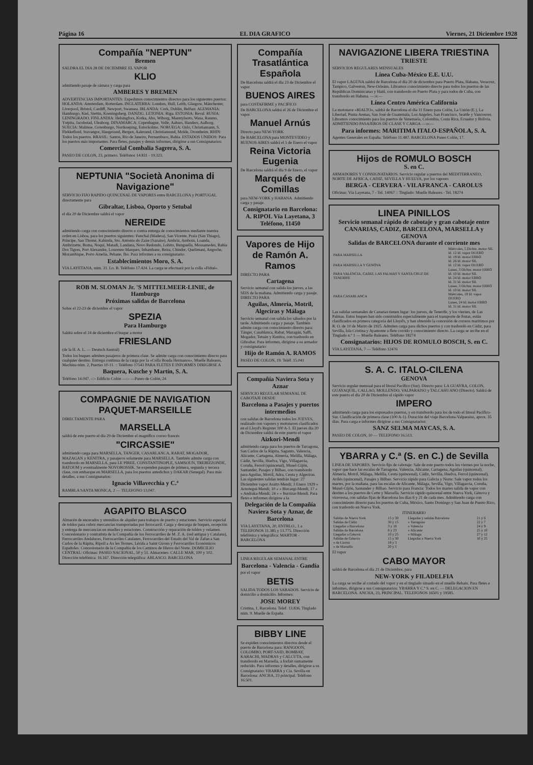Página 16 EL DIA GRAFICO Viernes, 21 Diciembre 1928
Compañía "NEPTUN"
Bremen
SALDRA EL DIA 28 DE DICIEMBRE EL VAPOR
KLIO
admitiendo pasaje de cámara y carga para
AMBERES Y BREMEN
ADVERTENCIAS IMPORTANTES: Expedimos conocimientos directos para los siguientes puertos: HOLANDA: Amsterdam, Rotterdam. INGLATERRA: Londres, Hull, Leith, Glasgow, Mánchester, Liverpool, Bristol, Cardiff, Newport, Swansea. IRLANDA: Cork, Dublin, Belfast. ALEMANIA: Hamburgo, Kiel, Stettin, Koeningsberg. DANZIG. LETONIA: Riga. ESTONIA: Reval. RUSIA: LENINGRADO. FINLANDIA: Helsingfors, Kotka, Abo, Wiborg, Maentyluoto, Wasa, Raumo, Ystpita, Jacobstad, Uleaborg. DINAMARCA: Copenhague, Velle, Aahurs, Handers, Aalborg. SUECIA: Malmoe, Gotenburgo, Nortkoeping, Estockolmo. NORUEGA: Oslo, Christiansann, S. Flekkefiord, Stavangor, Haugesund, Bergen, Aalesund, Christiansund, Molde, Drontheim. RHIN: Todos los puertos. BRASIL: Santos, Río de Janeiro, Pernambuco, Bahía. ESTADOS UNIDOS: Para los puertos más importantes. Para fletes, pasajes y demás informes, dirigirse a sus Consignatarios:
Comercial Combalia Sagrera, S. A.
PASEO DE COLON, 23, primero. Teléfonos 14.831 - 19.323.
NEPTUNIA "Società Anonima di Navigazione"
SERVICIO FIJO RAPIDO QUINCENAL DE VAPORES entre BARCELONA y PORTUGAL directamente para
Gibraltar, Lisboa, Oporto y Setubal
el día 20 de Diciembre saldrá el vapor
NEREIDE
admitiendo carga con conocimiento directo o contra entrega de conocimientos mediante nuestra orden en Lisboa, para los puertos siguientes: Funchal (Madera), San Vicente, Praia (San Thiago), Príncipe, San Thomé, Kabinda, Sto. Antonio do Zaire (Sazaire), Ambriz, Amboin, Loanda, Ambrizette, Boma, Noqui, Matadi, Landana, Novo Redondo, Lobito, Benguella, Mossamedes, Bahía Dos Tigres, Port Alexandre, Lourenzo Marques, Inhambane, Beira, Chindre, Quelimani, Angoche, Mozambique, Porto Amelia, Pebane, Ibo. Para informes a su consignatario:
Establecimientos Moro, S. A.
VIA LAYETANA, núm. 31. Lo. B. Teléfono 17.424. La carga se efectuará por la colla «Fidué».
ROB M. SLOMAN Jr. 'S MITTELMEER-LINIE, de Hamburgo
Próximas salidas de Barcelona
Sobre el 22-23 de diciembre el vapor
SPEZIA
Para Hamburgo
Saldrá sobre el 24 de diciembre el buque a motor
FRIESLAND
(de la H. A. L. — Deutsch Austral)
Todos los buques admiten pasajeros de primera clase. Se admite carga con conocimiento directo para cualquier destino. Entrega continua de la carga por la «Colla Boada Hermanos», Muelle Baleares, Machina núm. 2, Puertas 10-11. :: Teléfono 17543 PARA FLETES E INFORMES DIRIGIRSE A
Baquera, Kusche y Martín, S. A.
Teléfono 14.047. -::- Edificio Colón —::- —Paseo de Colón, 24
COMPAGNIE DE NAVIGATION PAQUET-MARSEILLE
DIRECTAMENTE PARA
MARSELLA
saldrá de este puerto el día 29 de Diciembre el magnífico correo francés
"CIRCASSIE"
admitiendo carga para MARSELLA, TANGER, CASABLANCA, RABAT, MOGADOR, MAZAGAN y KENITRA, y pasajeros solamente para MARSELLA. También admite carga con transbordo en MARSELLA, para LE PIREE, CONSTANTINOPLE, SAMSOUN, TREBIZZONDE, BATOUM y eventualmente NOVOROSSIK. Se expenden pasajes de primera, segunda y tercera clase, con embarque en MARSELLA, para los puertos antedichos y DAKAR (Senegal). Para más detalles, a sus Consignatarios:
Ignacio Villavecchia y C.ª
RAMBLA SANTA MONICA, 2 — TELEFONO 13.047.
AGAPITO BLASCO
Almacén de encerados y utensilios de alquiler para trabajos de puerto y estaciones. Servicio especial de toldos para cubrir mercancías transportadas por ferrocarril. Carga y descarga de buques, recepción y entrega de mercancías en muelles y estaciones. Construcción y reparación de toldos y velamen. Concesionario y contratista de la Compañía de los Ferrocarriles de M. Z. A. (red antigua y Catalana), Ferrocarriles Andaluces, Ferrocarriles Catalanes, Ferrocarriles del Estado del Val de Zafan a San Carlos de la Rápita, Ripoll a Ax les Termes, Lérida a Saint Girons y Ferrocarriles Económicos Españoles. Concesionario de la Compañía de los Caminos de Hierro del Norte. DOMICILIO CENTRAL: Oficinas: PASEO NACIONAL, 50 y 51. Almacenes: CALLE MAR, 100 y 102. Dirección telefónica: 16.167. Dirección telegráfica: ABLASCO. BARCELONA
Compañía Trasatlántica Española
De Barcelona saldrá el día 23 de Diciembre el vapor
BUENOS AIRES
para COSTAFIRME y PACIFICO
De BARCELONA saldrá el 26 de Diciembre el vapor
Manuel Arnús
Directo para NEW-YORK
De BARCELONA para MONTEVIDEO y BUENOS AIRES saldrá el 5 de Enero el vapor
Reina Victoria Eugenia
De Barcelona saldrá el día 9 de Enero, el vapor
Marqués de Comillas
para NEW-YORK y HABANA. Admitiendo carga y pasaje.
Consignatario en Barcelona: A. RIPOL Vía Layetana, 3 Teléfono, 11450
Vapores de Hijo de Ramón A. Ramos
DIRECTO PARA
Cartagena
Servicio semanal con salida los jueves, a las SEIS de la mañana. Admitiendo carga y pasaje. DIRECTO PARA
Aguilas, Almería, Motril, Algeciras y Málaga
Servicio semanal con salida los sábados por la tarde. Admitiendo carga y pasaje. También admite carga con conocimiento directo para: Tánger, Casablanca, Rabat, Mazagán, Saffi, Mogador, Tetuán y Kenitra, con trasbordo en Gibraltar. Para informes, dirigirse a su armador y consignatario:
Hijo de Ramón A. RAMOS
PASEO DE COLON, 19. Teléf. 15.041
Compañía Naviera Sota y Aznar
SERVICIO REGULAR SEMANAL DE CABOTAJE DESDE
Barcelona a Pasajes y puertos intermedios
con salidas de Barcelona todos los JUEVES, realizado con vapores y motonaves clasificados en el Lloyd's Register 100 A-1. El jueves día 20 de Diciembre saldrá de este puerto el vapor
Aizkori-Mendi
admitiendo carga para los puertos de Tarragona, San Carlos de la Rápita, Sagunto, Valencia, Alicante, Cartagena, Almería, Melilla, Málaga, Cádiz, Sevilla, Huelva, Vigo, Villagarcía, Coruña, Ferrol (quincenal), Musel-Gijón, Santander, Pasajes y Bilbao, con transbordo para Aguilas, Motril, Adra, Ceuta y Algeciras. Las siguientes salidas tendrán lugar: 27 Diciembre vapor Araitz-Mendi; 3 Enero 1929 » Arnotegui-Mendi; 10 » » Bizcargi-Mendi; 17 » » Andraka-Mendi; 24 » » Iturrizar-Mendi. Para fletes e informes dirigirse a la
Delegación de la Compañía Naviera Sota y Aznar, de Barcelona
VIA LAYETANA, 20, ENTRLO., 1.a TELEFONOS 11.385 y 13.775. Dirección telefónica y telegráfica: MARTOR - BARCELONA
LINEA REGULAR SEMANAL ENTRE
Barcelona - Valencia - Gandía
por el vapor
BETIS
SALIDA TODOS LOS SABADOS. Servicio de domicilio a domicilio. Informes:
JOSE MOREY
Cristina, 1, Barcelona. Telef. 13.836. Tinglado núm. 9. Muelle de España.
BIBBY LINE
Se expiden conocimientos directos desde el puerto de Barcelona para: RANGOON, COLOMBO, PORT-SAID, BOMBAY, KARACHI, MADRAS y CALCUTA, con transbordo en Marsella, a forfait sumamente reducido. Para informes y detalles, dirigirse a su Consignatario: YBARRA y Cía. Sevilla en Barcelona: ANCHA, 23 principal. Teléfono 16.501.
NAVIGAZIONE LIBERA TRIESTINA
TRIESTE
SERVICIOS REGULARES MENSUALES
Línea Cuba-México E.E. U.U.
El vapor LAGUNA saldrá de Barcelona el día 20 de diciembre para Puerto Plata, Habana, Veracruz, Tampico, Galveston, New-Orleáns. Libramos conocimiento directo para todos los puertos de las Repúblicas Dominicanas y Haití, con transbordo en Puerto Plata y para todos de Cuba, con transbordo en Habana. —:o:—
Línea Centro América California
La motonave «RIALTO», saldrá de Barcelona el día 11 Enero para Colón, La Unión (E.), La Libertad, Punta Arenas, San José de Guatemala, Los Angeles, San Francisco, Seattle y Vancouver. Libramos conocimiento para los puertos de Venezuela, Colombia, Costa Rica, Ecuador y Bolivia. ADMITIENDO PASAJEROS DE CLASE Y CARGA —:o:—
Para informes: MARITIMA ITALO-ESPAÑOLA, S. A.
Agentes Generales en España. Teléfono 11.487. BARCELONA Paseo Colón, 17.
Hijos de ROMULO BOSCH
S. en C.
ARMADORES Y CONSIGNATARIOS. Servicio regular a puertos del MEDITERRANEO, NORTE DE AFRICA, CADIZ, SEVILLA Y HUELVA, por los vapores
BERGA - CERVERA - VILAFRANCA - CAROLUS
Oficinas: Vía Layetana, 7 - Tel. 14067 :: Tinglado: Muelle Baleares - Tel. 18274
LINEA PINILLOS
Servicio semanal rápido de cabotaje y gran cabotaje entre CANARIAS, CADIZ, BARCELONA, MARSELLA y GENOVA
Salidas de BARCELONA durante el corriente mes
| PARA MARSELLA | Miércoles, 5 Dicbre. motor SIL Id. 12 Id. vapor DUERO Id. 19 Id. motor EBRO Id. 26 Id. motor SIL |
| PARA MARSELLA Y GENOVA | Id. 12 Id. vapor DUERO |
| PARA VALENCIA, CADIZ, LAS PALMAS Y SANTA CRUZ DE TENERIFE | Lunes, 3 Dicbre. motor EBRO Id. 10 Id. motor SIL Id. 24 Id. motor EBRO Id. 31 Id. motor SIL |
| PARA CASABLANCA | Lunes, 3 Dicbre. motor EBRO Id. 10 Id. motor SIL Miércoles, 19 Id. vapor DUERO Lunes, 24 Id. motor EBRO Id. 31 Id. motor SIL |
Las salidas semanales de Canarias tienen lugar: los jueves, de Tenerife, y los viernes, de Las Palmas. Estos buques han sido construidos especialmente para el transporte de frutas, están clasificados en primera categoría del Lloyd's, y han obtenido la concesión de correos marítimos por R. O. de 10 de Marzo de 1925. Admiten carga para dichos puertos y con trasbordo en Cádiz, para Sevilla, Isla Cristina y Ayamonte a flete corrido y conocimiento directo. La carga se recibe en el Tinglado n.º 1 — Muelle Baleares. Teléfono 18274
Consignatarios: HIJOS DE ROMULO BOSCH, S. en C.
VIA LAYETANA, 7 — Teléfono 12476
S. A. C. ITALO-CILENA
GENOVA
Servicio regular mensual para el litoral Pacífico (Sur). Directo para: LA GUAYRA, COLON, GUAYAQUIL, CALLAO, MOLLENDO, VALPARAISO y TALCAHUANO (Directo). Saldrá de este puerto el día 20 de Diciembre el rápido vapor
IMPERO
admitiendo carga para los expresados puertos, y en transbordo para los de todo el litoral Pacífico-Sur. Clasificación de primera clase (100 A-1). Duración del viaje Barcelona-Valparaíso, aprox. 35 días. Para carga e informes dirigirse a sus Consignatarios:
SANZ SELMA MAYCAS, S. A.
PASEO DE COLON, 10 — TELEFONO 16.513.
YBARRA y C.ª (S. en C.) de Sevilla
LINEA DE VAPORES. Servicio fijo de cabotaje: Sale de este puerto todos los viernes por la noche, vapor que hace las escalas de Tarragona, Valencia, Alicante, Cartagena, Aguilas (quincenal), Almería, Motril, Málaga, Melilla, Ceuta (quincenal), Cádiz, Sevilla, Huelva, Ferrol (quincenal), Avilés (quincenal), Pasajes y Bilbao. Servicio rápido para Galicia y Norte: Sale vapor todos los martes, por la mañana, para las escalas de Alicante, Málaga, Sevilla, Vigo, Villagarcía, Coruña, Musel-Gijón, Santander y Bilbao. Servicio para Francia: Todos los martes salida de vapor con destino a los puertos de Cette y Marsella. Servicio rápido quincenal entre Nueva York, Génova y viceversa, con salidas fijas de Barcelona los días 6 y 21 de cada mes. Admitiendo carga con conocimiento directo para los puertos de Cuba, México, Santo Domingo y San Juan de Puerto Rico, con trasbordo en Nueva York.
ITINERARIO
| Salidas de Nueva York | 15 y 30 | Llegadas y salidas Barcelona | 21 y 6 |
| Salidas de Cádiz | 30 y 15 | » Tarragona | 22 y 7 |
| Llegadas a Barcelona | 3 y 18 | » Valencia | 24 y 9 |
| Salidas de Barcelona | 8 y 23 | » Alicante | 25 y 10 |
| Llegadas a Génova | 10 y 25 | » Málaga | 27 y 12 |
| Salidas de Génova | 15 y 30 | Llegadas a Nueva York | 10 y 25 |
| » de Liorna | 18 y 3 | | |
| » de Marsella | 20 y 5 | | |
El vapor
CABO MAYOR
saldrá de Barcelona el día 21 de Diciembre, para
NEW-YORK y FILADELFIA
La carga se recibe al costado del vapor y en el tinglado situado en el muelle Rebaix. Para fletes e informes, dirigirse a sus Consignatarios: YBARRA Y C.ª S. en C. — DELEGACION EN BARCELONA. ANCHA, 23, PRINCIPAL. TELEFONOS 16501 y 19585.